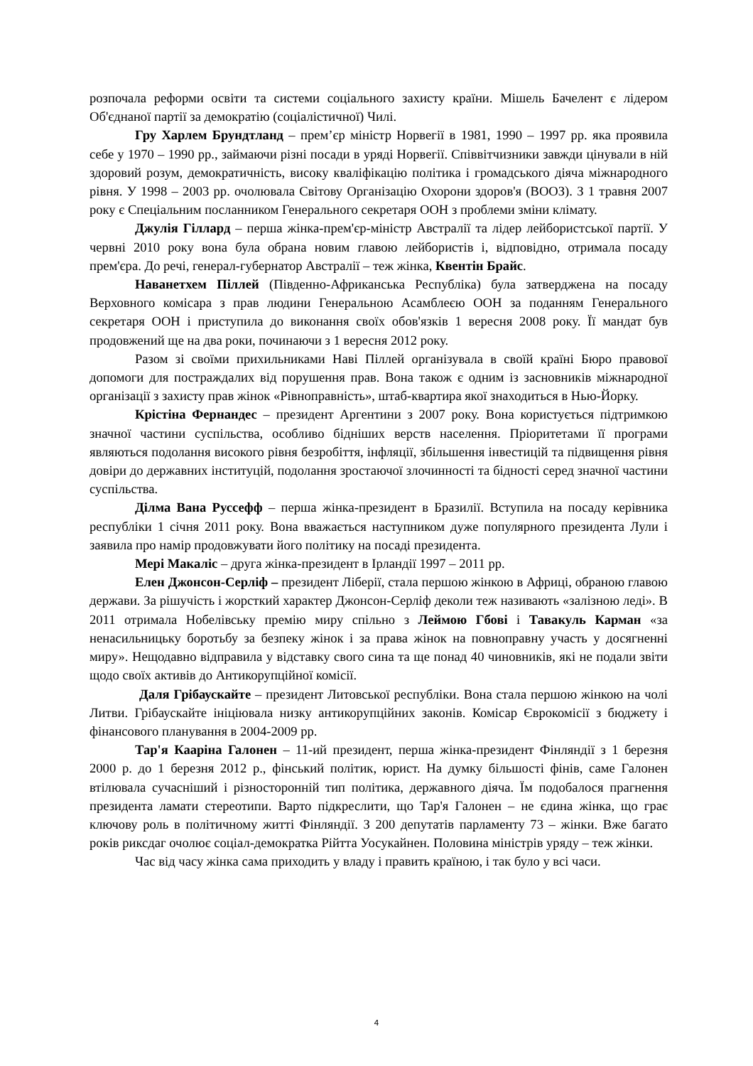розпочала реформи освіти та системи соціального захисту країни. Мішель Бачелент є лідером Об'єднаної партії за демократію (соціалістичної) Чилі.
Гру Харлем Брундтланд – прем’єр міністр Норвегії в 1981, 1990 – 1997 рр. яка проявила себе у 1970 – 1990 рр., займаючи різні посади в уряді Норвегії. Співвітчизники завжди цінували в ній здоровий розум, демократичність, високу кваліфікацію політика і громадського діяча міжнародного рівня. У 1998 – 2003 рр. очолювала Світову Організацію Охорони здоров'я (ВООЗ). З 1 травня 2007 року є Спеціальним посланником Генерального секретаря ООН з проблеми зміни клімату.
Джулія Гіллард – перша жінка-прем'єр-міністр Австралії та лідер лейбористської партії. У червні 2010 року вона була обрана новим главою лейбористів і, відповідно, отримала посаду прем'єра. До речі, генерал-губернатор Австралії – теж жінка, Квентін Брайс.
Наванетхем Піллей (Південно-Африканська Республіка) була затверджена на посаду Верховного комісара з прав людини Генеральною Асамблеєю ООН за поданням Генерального секретаря ООН і приступила до виконання своїх обов'язків 1 вересня 2008 року. Її мандат був продовжений ще на два роки, починаючи з 1 вересня 2012 року.
Разом зі своїми прихильниками Наві Піллей організувала в своїй країні Бюро правової допомоги для постраждалих від порушення прав. Вона також є одним із засновників міжнародної організації з захисту прав жінок «Рівноправність», штаб-квартира якої знаходиться в Нью-Йорку.
Крістіна Фернандес – президент Аргентини з 2007 року. Вона користується підтримкою значної частини суспільства, особливо бідніших верств населення. Пріоритетами її програми являються подолання високого рівня безробіття, інфляції, збільшення інвестицій та підвищення рівня довіри до державних інституцій, подолання зростаючої злочинності та бідності серед значної частини суспільства.
Ділма Вана Руссефф – перша жінка-президент в Бразилії. Вступила на посаду керівника республіки 1 січня 2011 року. Вона вважається наступником дуже популярного президента Лули і заявила про намір продовжувати його політику на посаді президента.
Мері Макаліс – друга жінка-президент в Ірландії 1997 – 2011 рр.
Елен Джонсон-Серліф – президент Ліберії, стала першою жінкою в Африці, обраною главою держави. За рішучість і жорсткий характер Джонсон-Серліф деколи теж називають «залізною леді». В 2011 отримала Нобелівську премію миру спільно з Леймою Гбові і Тавакуль Карман «за ненасильницьку боротьбу за безпеку жінок і за права жінок на повноправну участь у досягненні миру». Нещодавно відправила у відставку свого сина та ще понад 40 чиновників, які не подали звіти щодо своїх активів до Антикорупційної комісії.
Даля Грібаускайте – президент Литовської республіки. Вона стала першою жінкою на чолі Литви. Грібаускайте ініціювала низку антикорупційних законів. Комісар Єврокомісії з бюджету і фінансового планування в 2004-2009 рр.
Тар'я Кааріна Галонен – 11-ий президент, перша жінка-президент Фінляндії з 1 березня 2000 р. до 1 березня 2012 р., фінський політик, юрист. На думку більшості фінів, саме Галонен втілювала сучасніший і різносторонній тип політика, державного діяча. Їм подобалося прагнення президента ламати стереотипи. Варто підкреслити, що Тар'я Галонен – не єдина жінка, що грає ключову роль в політичному житті Фінляндії. З 200 депутатів парламенту 73 – жінки. Вже багато років риксдаг очолює соціал-демократка Рійтта Уосукайнен. Половина міністрів уряду – теж жінки.
Час від часу жінка сама приходить у владу і править країною, і так було у всі часи.
4